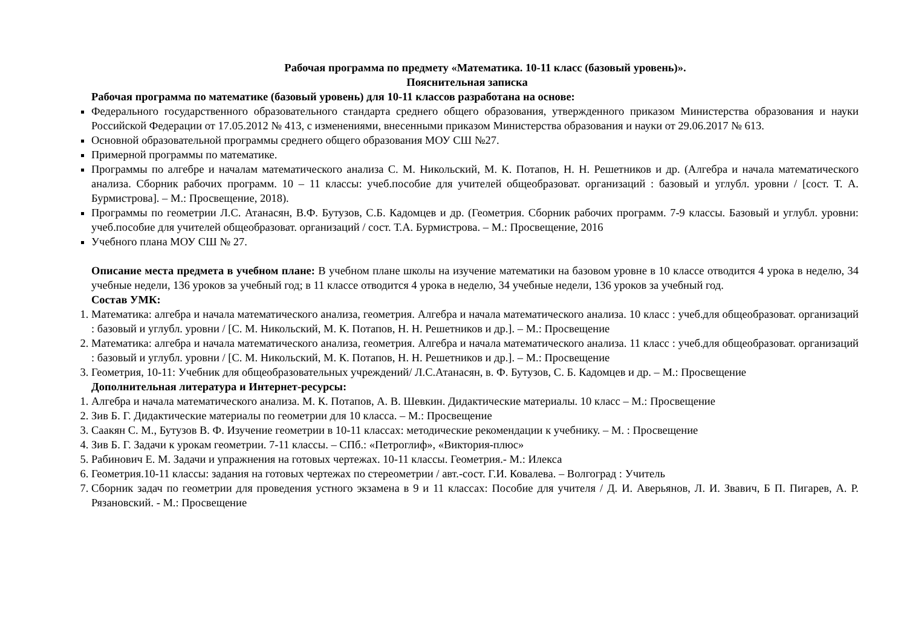Рабочая программа по предмету «Математика. 10-11 класс (базовый уровень)».
Пояснительная записка
Рабочая программа по математике (базовый уровень) для 10-11 классов разработана на основе:
Федерального государственного образовательного стандарта среднего общего образования, утвержденного приказом Министерства образования и науки Российской Федерации от 17.05.2012 № 413, с изменениями, внесенными приказом Министерства образования и науки от 29.06.2017 № 613.
Основной образовательной программы среднего общего образования МОУ СШ №27.
Примерной программы по математике.
Программы по алгебре и началам математического анализа С. М. Никольский, М. К. Потапов, Н. Н. Решетников и др. (Алгебра и начала математического анализа. Сборник рабочих программ. 10 – 11 классы: учеб.пособие для учителей общеобразоват. организаций : базовый и углубл. уровни / [сост. Т. А. Бурмистрова]. – М.: Просвещение, 2018).
Программы по геометрии Л.С. Атанасян, В.Ф. Бутузов, С.Б. Кадомцев и др. (Геометрия. Сборник рабочих программ. 7-9 классы. Базовый и углубл. уровни: учеб.пособие для учителей общеобразоват. организаций / сост. Т.А. Бурмистрова. – М.: Просвещение, 2016
Учебного плана МОУ СШ № 27.
Описание места предмета в учебном плане: В учебном плане школы на изучение математики на базовом уровне в 10 классе отводится 4 урока в неделю, 34 учебные недели, 136 уроков за учебный год; в 11 классе отводится 4 урока в неделю, 34 учебные недели, 136 уроков за учебный год.
Состав УМК:
1. Математика: алгебра и начала математического анализа, геометрия. Алгебра и начала математического анализа. 10 класс : учеб.для общеобразоват. организаций : базовый и углубл. уровни / [С. М. Никольский, М. К. Потапов, Н. Н. Решетников и др.]. – М.: Просвещение
2. Математика: алгебра и начала математического анализа, геометрия. Алгебра и начала математического анализа. 11 класс : учеб.для общеобразоват. организаций : базовый и углубл. уровни / [С. М. Никольский, М. К. Потапов, Н. Н. Решетников и др.]. – М.: Просвещение
3. Геометрия, 10-11: Учебник для общеобразовательных учреждений/ Л.С.Атанасян, в. Ф. Бутузов, С. Б. Кадомцев и др. – М.: Просвещение
Дополнительная литература и Интернет-ресурсы:
1. Алгебра и начала математического анализа. М. К. Потапов, А. В. Шевкин. Дидактические материалы. 10 класс – М.: Просвещение
2. Зив Б. Г. Дидактические материалы по геометрии для 10 класса. – М.: Просвещение
3. Саакян С. М., Бутузов В. Ф. Изучение геометрии в 10-11 классах: методические рекомендации к учебнику. – М. : Просвещение
4. Зив Б. Г. Задачи к урокам геометрии. 7-11 классы. – СПб.: «Петроглиф», «Виктория-плюс»
5. Рабинович Е. М. Задачи и упражнения на готовых чертежах. 10-11 классы. Геометрия.- М.: Илекса
6. Геометрия.10-11 классы: задания на готовых чертежах по стереометрии / авт.-сост. Г.И. Ковалева. – Волгоград : Учитель
7. Сборник задач по геометрии для проведения устного экзамена в 9 и 11 классах: Пособие для учителя / Д. И. Аверьянов, Л. И. Звавич, Б П. Пигарев, А. Р. Рязановский. - М.: Просвещение